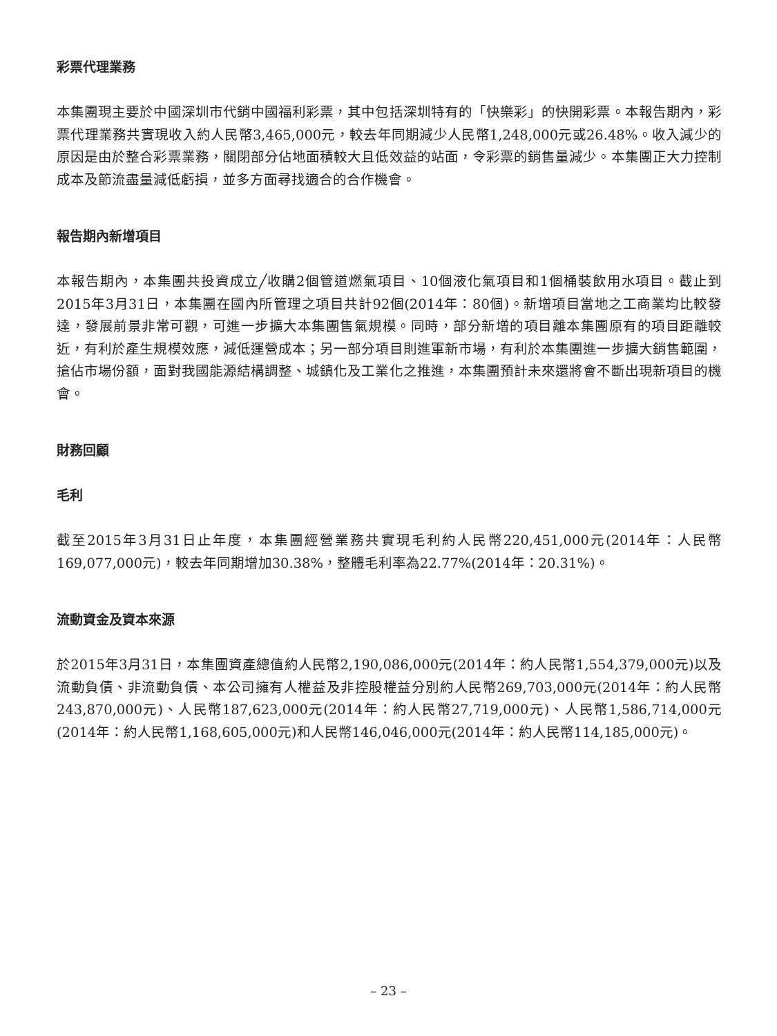彩票代理業務
本集團現主要於中國深圳市代銷中國福利彩票，其中包括深圳特有的「快樂彩」的快開彩票。本報告期內，彩票代理業務共實現收入約人民幣3,465,000元，較去年同期減少人民幣1,248,000元或26.48%。收入減少的原因是由於整合彩票業務，關閉部分佔地面積較大且低效益的站面，令彩票的銷售量減少。本集團正大力控制成本及節流盡量減低虧損，並多方面尋找適合的合作機會。
報告期內新增項目
本報告期內，本集團共投資成立╱收購2個管道燃氣項目、10個液化氣項目和1個桶裝飲用水項目。截止到2015年3月31日，本集團在國內所管理之項目共計92個(2014年：80個)。新增項目當地之工商業均比較發達，發展前景非常可觀，可進一步擴大本集團售氣規模。同時，部分新增的項目離本集團原有的項目距離較近，有利於產生規模效應，減低運營成本；另一部分項目則進軍新市場，有利於本集團進一步擴大銷售範圍，搶佔市場份額，面對我國能源結構調整、城鎮化及工業化之推進，本集團預計未來還將會不斷出現新項目的機會。
財務回顧
毛利
截至2015年3月31日止年度，本集團經營業務共實現毛利約人民幣220,451,000元(2014年：人民幣169,077,000元)，較去年同期增加30.38%，整體毛利率為22.77%(2014年：20.31%)。
流動資金及資本來源
於2015年3月31日，本集團資產總值約人民幣2,190,086,000元(2014年：約人民幣1,554,379,000元)以及流動負債、非流動負債、本公司擁有人權益及非控股權益分別約人民幣269,703,000元(2014年：約人民幣243,870,000元)、人民幣187,623,000元(2014年：約人民幣27,719,000元)、人民幣1,586,714,000元(2014年：約人民幣1,168,605,000元)和人民幣146,046,000元(2014年：約人民幣114,185,000元)。
– 23 –